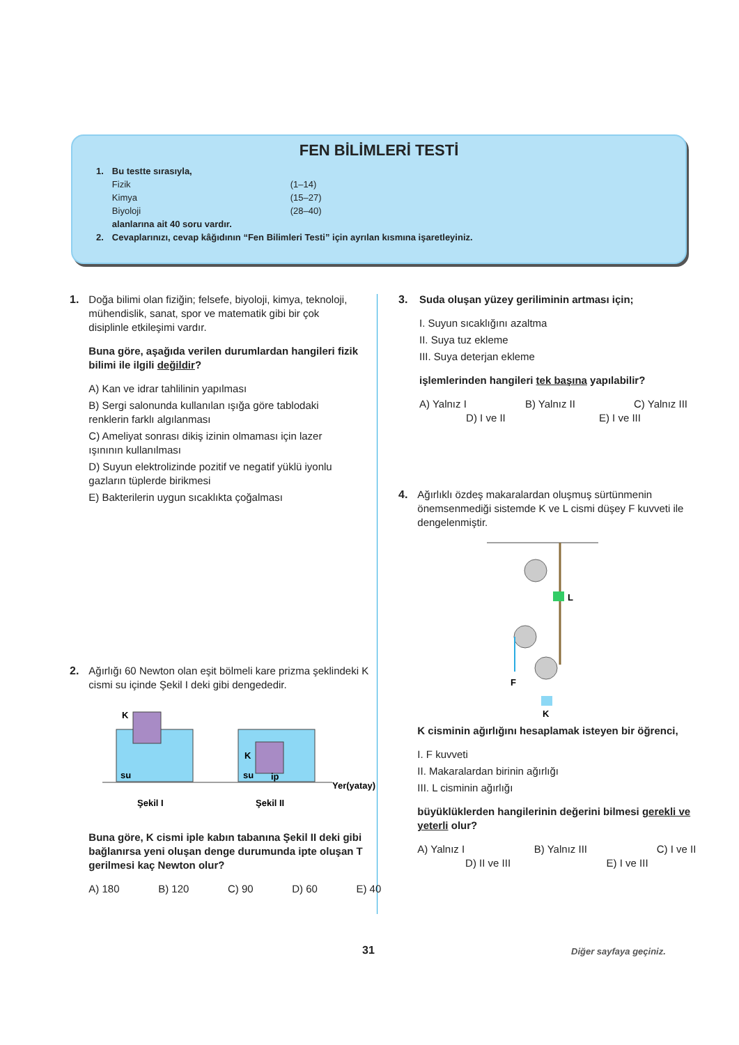FEN BİLİMLERİ TESTİ
| 1. | Bu testte sırasıyla, | |
| | Fizik | (1–14) |
| | Kimya | (15–27) |
| | Biyoloji | (28–40) |
| | alanlarına ait 40 soru vardır. | |
| 2. | Cevaplarınızı, cevap kâğıdının “Fen Bilimleri Testi” için ayrılan kısmına işaretleyiniz. | |
1.
Doğa bilimi olan fiziğin; felsefe, biyoloji, kimya, teknoloji, mühendislik, sanat, spor ve matematik gibi bir çok disiplinle etkileşimi vardır.
Buna göre, aşağıda verilen durumlardan hangileri fizik bilimi ile ilgili değildir?
A) Kan ve idrar tahlilinin yapılması
B) Sergi salonunda kullanılan ışığa göre tablodaki renklerin farklı algılanması
C) Ameliyat sonrası dikiş izinin olmaması için lazer ışınının kullanılması
D) Suyun elektrolizinde pozitif ve negatif yüklü iyonlu gazların tüplerde birikmesi
E) Bakterilerin uygun sıcaklıkta çoğalması
2.
Ağırlığı 60 Newton olan eşit bölmeli kare prizma şeklindeki K cismi su içinde Şekil I deki gibi dengededir.
K
su
K
su
ip
Yer(yatay)
Şekil I
Şekil II
Buna göre, K cismi iple kabın tabanına Şekil II deki gibi bağlanırsa yeni oluşan denge durumunda ipte oluşan T gerilmesi kaç Newton olur?
A) 180 B) 120 C) 90 D) 60 E) 40
3.
Suda oluşan yüzey geriliminin artması için;
I. Suyun sıcaklığını azaltma
II. Suya tuz ekleme
III. Suya deterjan ekleme
işlemlerinden hangileri tek başına yapılabilir?
A) Yalnız I B) Yalnız II C) Yalnız III
D) I ve II E) I ve III
4.
Ağırlıklı özdeş makaralardan oluşmuş sürtünmenin önemsenmediği sistemde K ve L cismi düşey F kuvveti ile dengelenmiştir.
L
K
F
K cisminin ağırlığını hesaplamak isteyen bir öğrenci,
I. F kuvveti
II. Makaralardan birinin ağırlığı
III. L cisminin ağırlığı
büyüklüklerden hangilerinin değerini bilmesi gerekli ve yeterli olur?
A) Yalnız I B) Yalnız III C) I ve II
D) II ve III E) I ve III
31 Diğer sayfaya geçiniz.